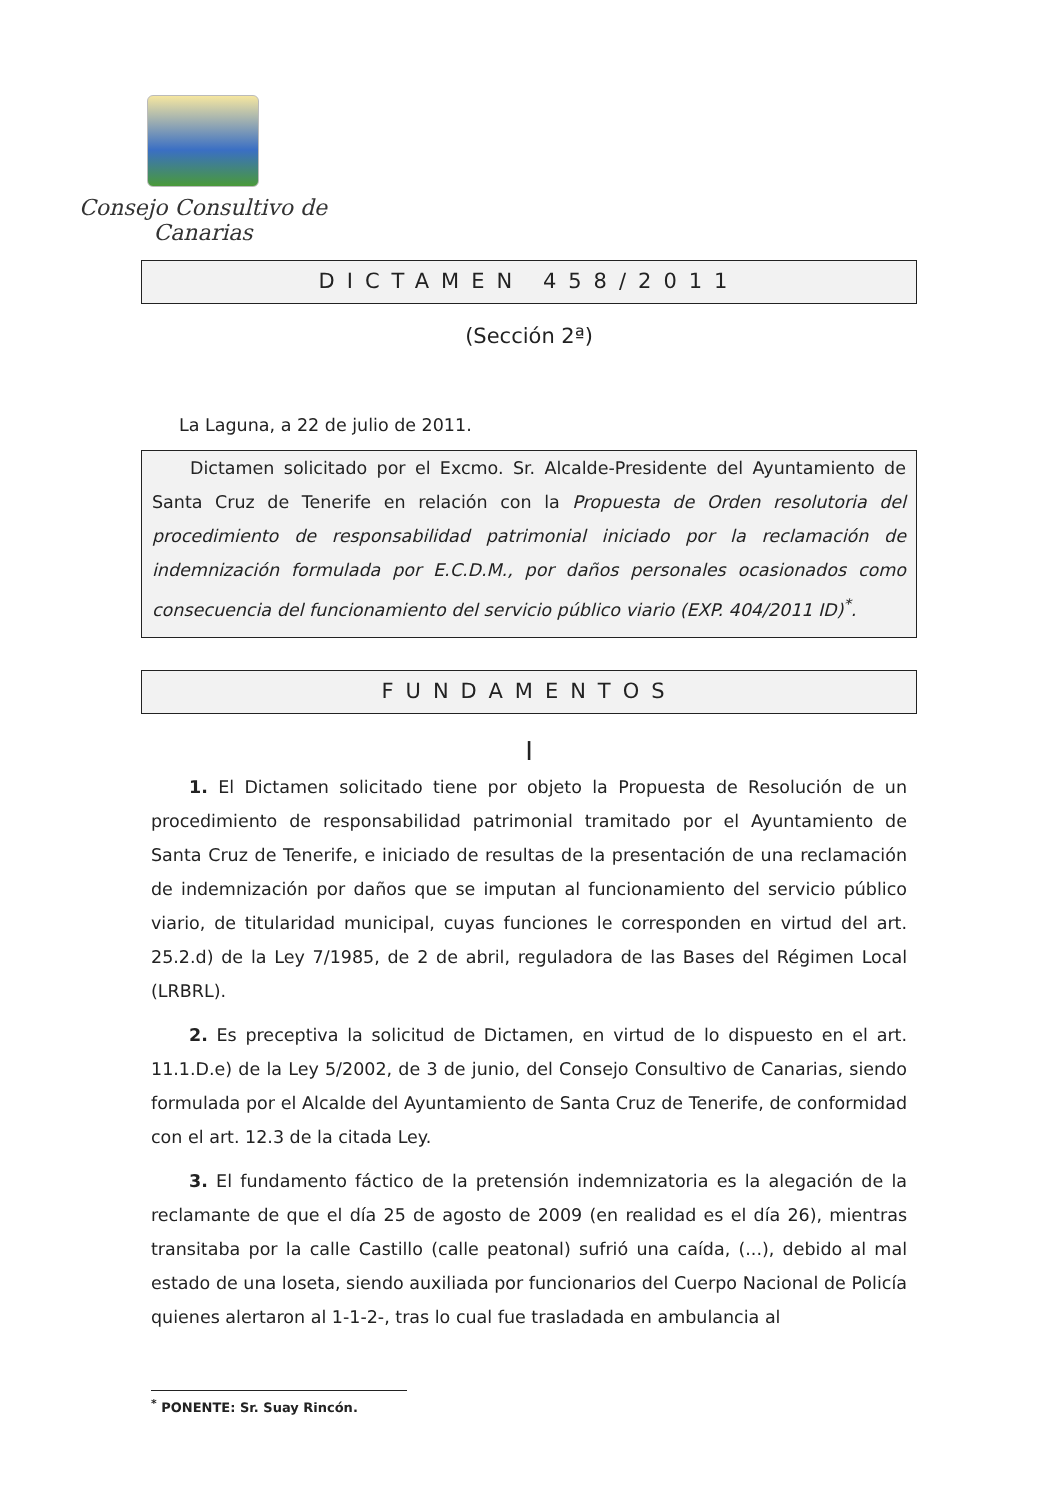Consejo Consultivo de Canarias
DICTAMEN 458/2011
(Sección 2ª)
La Laguna, a 22 de julio de 2011.
Dictamen solicitado por el Excmo. Sr. Alcalde-Presidente del Ayuntamiento de Santa Cruz de Tenerife en relación con la Propuesta de Orden resolutoria del procedimiento de responsabilidad patrimonial iniciado por la reclamación de indemnización formulada por E.C.D.M., por daños personales ocasionados como consecuencia del funcionamiento del servicio público viario (EXP. 404/2011 ID)<sup>*</sup>.
FUNDAMENTOS
I
1. El Dictamen solicitado tiene por objeto la Propuesta de Resolución de un procedimiento de responsabilidad patrimonial tramitado por el Ayuntamiento de Santa Cruz de Tenerife, e iniciado de resultas de la presentación de una reclamación de indemnización por daños que se imputan al funcionamiento del servicio público viario, de titularidad municipal, cuyas funciones le corresponden en virtud del art. 25.2.d) de la Ley 7/1985, de 2 de abril, reguladora de las Bases del Régimen Local (LRBRL).
2. Es preceptiva la solicitud de Dictamen, en virtud de lo dispuesto en el art. 11.1.D.e) de la Ley 5/2002, de 3 de junio, del Consejo Consultivo de Canarias, siendo formulada por el Alcalde del Ayuntamiento de Santa Cruz de Tenerife, de conformidad con el art. 12.3 de la citada Ley.
3. El fundamento fáctico de la pretensión indemnizatoria es la alegación de la reclamante de que el día 25 de agosto de 2009 (en realidad es el día 26), mientras transitaba por la calle Castillo (calle peatonal) sufrió una caída, (...), debido al mal estado de una loseta, siendo auxiliada por funcionarios del Cuerpo Nacional de Policía quienes alertaron al 1-1-2-, tras lo cual fue trasladada en ambulancia al
<sup>*</sup> PONENTE: Sr. Suay Rincón.